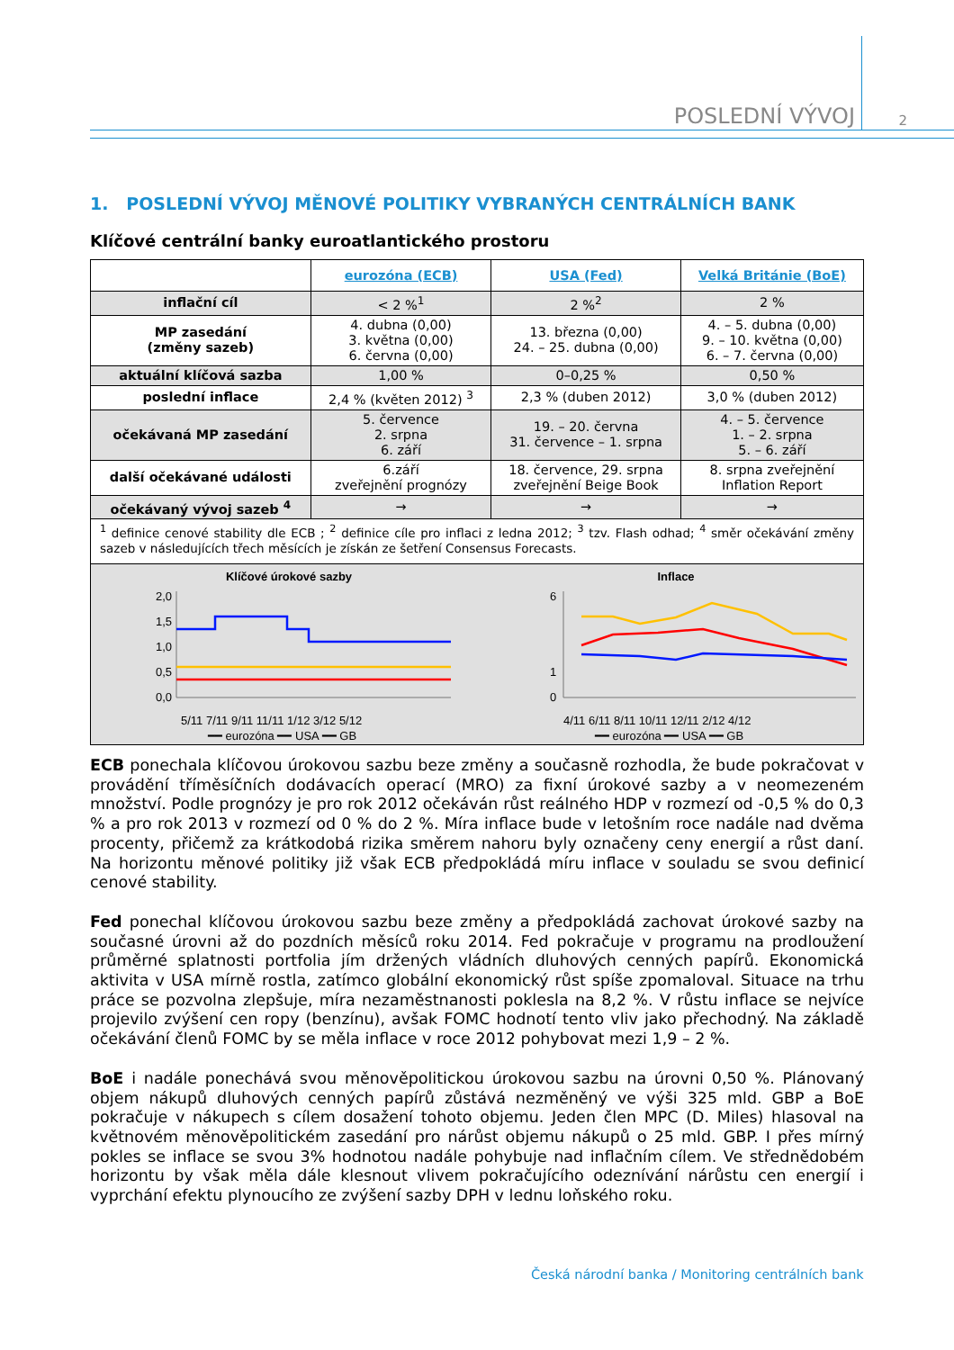POSLEDNÍ VÝVOJ 2
1. POSLEDNÍ VÝVOJ MĚNOVÉ POLITIKY VYBRANÝCH CENTRÁLNÍCH BANK
Klíčové centrální banky euroatlantického prostoru
| | eurozóna (ECB) | USA (Fed) | Velká Británie (BoE) |
| --- | --- | --- | --- |
| inflační cíl | < 2 %<sup>1</sup> | 2 %<sup>2</sup> | 2 % |
| MP zasedání (změny sazeb) | 4. dubna (0,00) 3. května (0,00) 6. června (0,00) | 13. března (0,00) 24. – 25. dubna (0,00) | 4. – 5. dubna (0,00) 9. – 10. května (0,00) 6. – 7. června (0,00) |
| aktuální klíčová sazba | 1,00 % | 0–0,25 % | 0,50 % |
| poslední inflace | 2,4 % (květen 2012) <sup>3</sup> | 2,3 % (duben 2012) | 3,0 % (duben 2012) |
| očekávaná MP zasedání | 5. července 2. srpna 6. září | 19. – 20. června 31. července – 1. srpna | 4. – 5. července 1. – 2. srpna 5. – 6. září |
| další očekávané události | 6.září zveřejnění prognózy | 18. července, 29. srpna zveřejnění Beige Book | 8. srpna zveřejnění Inflation Report |
| očekávaný vývoj sazeb <sup>4</sup> | → | → | → |
| <sup>1</sup> definice cenové stability dle ECB ; <sup>2</sup> definice cíle pro inflaci z ledna 2012; <sup>3</sup> tzv. Flash odhad; <sup>4</sup> směr očekávání změny sazeb v následujících třech měsících je získán ze šetření Consensus Forecasts. | | | |
Klíčové úrokové sazby
2,0
1,5
1,0
0,5
0,0
5/11 7/11 9/11 11/11 1/12 3/12 5/12
━━ eurozóna ━━ USA ━━ GB
Inflace
6
1
0
4/11 6/11 8/11 10/11 12/11 2/12 4/12
━━ eurozóna ━━ USA ━━ GB
ECB ponechala klíčovou úrokovou sazbu beze změny a současně rozhodla, že bude pokračovat v provádění tříměsíčních dodávacích operací (MRO) za fixní úrokové sazby a v neomezeném množství. Podle prognózy je pro rok 2012 očekáván růst reálného HDP v rozmezí od -0,5 % do 0,3 % a pro rok 2013 v rozmezí od 0 % do 2 %. Míra inflace bude v letošním roce nadále nad dvěma procenty, přičemž za krátkodobá rizika směrem nahoru byly označeny ceny energií a růst daní. Na horizontu měnové politiky již však ECB předpokládá míru inflace v souladu se svou definicí cenové stability.
Fed ponechal klíčovou úrokovou sazbu beze změny a předpokládá zachovat úrokové sazby na současné úrovni až do pozdních měsíců roku 2014. Fed pokračuje v programu na prodloužení průměrné splatnosti portfolia jím držených vládních dluhových cenných papírů. Ekonomická aktivita v USA mírně rostla, zatímco globální ekonomický růst spíše zpomaloval. Situace na trhu práce se pozvolna zlepšuje, míra nezaměstnanosti poklesla na 8,2 %. V růstu inflace se nejvíce projevilo zvýšení cen ropy (benzínu), avšak FOMC hodnotí tento vliv jako přechodný. Na základě očekávání členů FOMC by se měla inflace v roce 2012 pohybovat mezi 1,9 – 2 %.
BoE i nadále ponechává svou měnověpolitickou úrokovou sazbu na úrovni 0,50 %. Plánovaný objem nákupů dluhových cenných papírů zůstává nezměněný ve výši 325 mld. GBP a BoE pokračuje v nákupech s cílem dosažení tohoto objemu. Jeden člen MPC (D. Miles) hlasoval na květnovém měnověpolitickém zasedání pro nárůst objemu nákupů o 25 mld. GBP. I přes mírný pokles se inflace se svou 3% hodnotou nadále pohybuje nad inflačním cílem. Ve střednědobém horizontu by však měla dále klesnout vlivem pokračujícího odeznívání nárůstu cen energií i vyprchání efektu plynoucího ze zvýšení sazby DPH v lednu loňského roku.
Česká národní banka / Monitoring centrálních bank